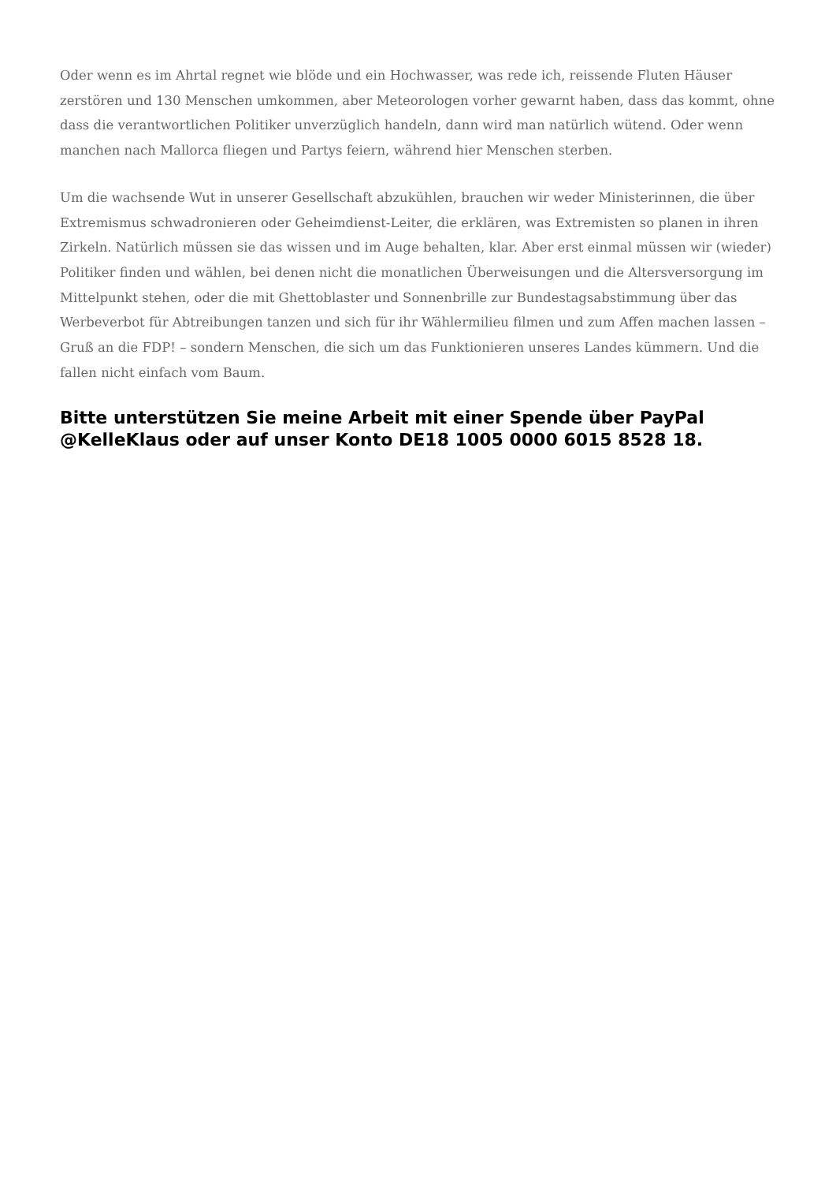Oder wenn es im Ahrtal regnet wie blöde und ein Hochwasser, was rede ich, reissende Fluten Häuser zerstören und 130 Menschen umkommen, aber Meteorologen vorher gewarnt haben, dass das kommt, ohne dass die verantwortlichen Politiker unverzüglich handeln, dann wird man natürlich wütend. Oder wenn manchen nach Mallorca fliegen und Partys feiern, während hier Menschen sterben.
Um die wachsende Wut in unserer Gesellschaft abzukühlen, brauchen wir weder Ministerinnen, die über Extremismus schwadronieren oder Geheimdienst-Leiter, die erklären, was Extremisten so planen in ihren Zirkeln. Natürlich müssen sie das wissen und im Auge behalten, klar. Aber erst einmal müssen wir (wieder) Politiker finden und wählen, bei denen nicht die monatlichen Überweisungen und die Altersversorgung im Mittelpunkt stehen, oder die mit Ghettoblaster und Sonnenbrille zur Bundestagsabstimmung über das Werbeverbot für Abtreibungen tanzen und sich für ihr Wählermilieu filmen und zum Affen machen lassen – Gruß an die FDP! – sondern Menschen, die sich um das Funktionieren unseres Landes kümmern. Und die fallen nicht einfach vom Baum.
Bitte unterstützen Sie meine Arbeit mit einer Spende über PayPal @KelleKlaus oder auf unser Konto DE18 1005 0000 6015 8528 18.